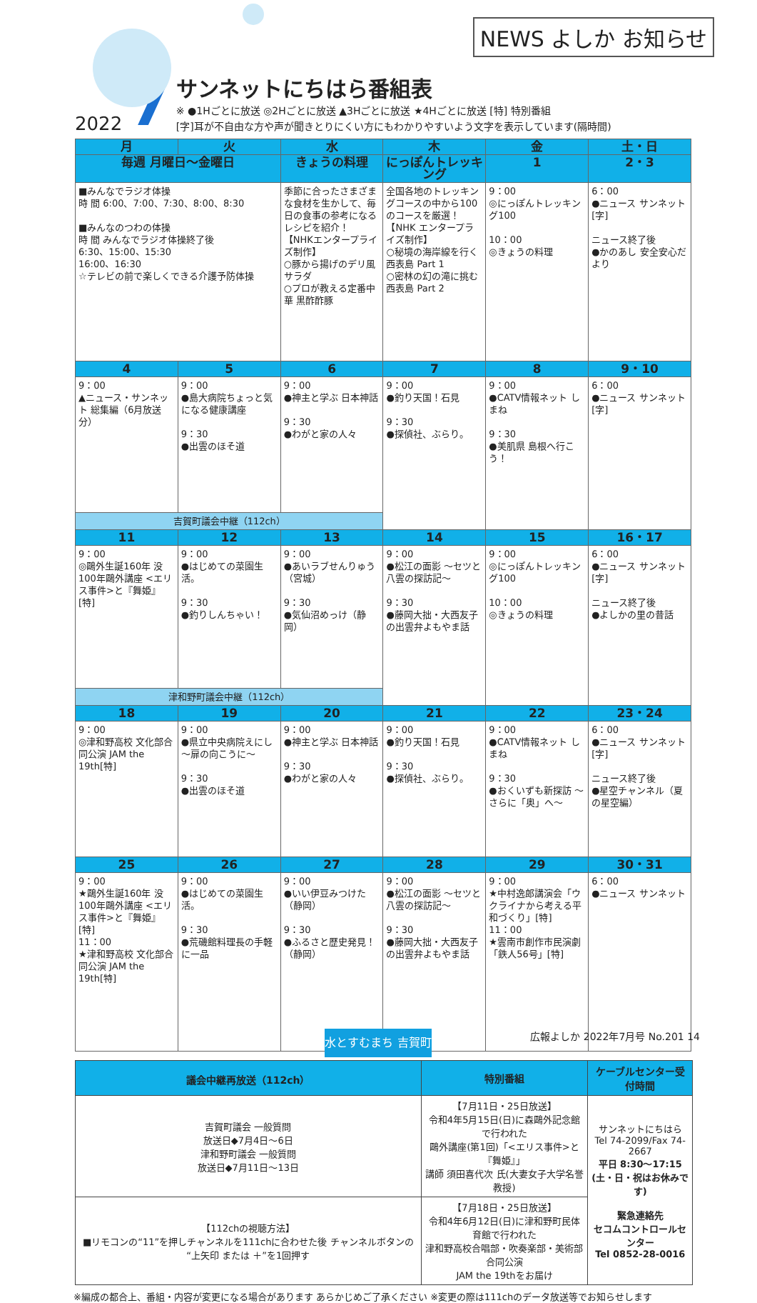NEWS よしか お知らせ
2022 7
サンネットにちはら番組表
※ ●1Hごとに放送 ◎2Hごとに放送 ▲3Hごとに放送 ★4Hごとに放送 [特] 特別番組
[字]耳が不自由な方や声が聞きとりにくい方にもわかりやすいよう文字を表示しています(隔時間)
| 月 | 火 | 水 | 木 | 金 | 土・日 |
| --- | --- | --- | --- | --- | --- |
| 毎週 月曜日～金曜日 | | きょうの料理 | にっぽんトレッキング | 1 | 2・3 |
| ■みんなでラジオ体操 時 間 6:00、7:00、7:30、8:00、8:30 ■みんなのつわの体操 時 間 みんなでラジオ体操終了後 6:30、15:00、15:30 16:00、16:30 ☆テレビの前で楽しくできる介護予防体操 | | 季節に合ったさまざまな食材を生かして、毎日の食事の参考になるレシピを紹介！ 【NHKエンタープライズ制作】 ○豚から揚げのデリ風サラダ ○プロが教える定番中華 黒酢酢豚 | 全国各地のトレッキングコースの中から100のコースを厳選！ 【NHK エンタープライズ制作】 ○秘境の海岸線を行く 西表島 Part 1 ○密林の幻の滝に挑む 西表島 Part 2 | 9：00 ◎にっぽんトレッキング100 10：00 ◎きょうの料理 | 6：00 ●ニュース サンネット[字] ニュース終了後 ●かのあし 安全安心だより |
| 4 | 5 | 6 | 7 | 8 | 9・10 |
| 9：00 ▲ニュース・サンネット 総集編（6月放送分） | 9：00 ●島大病院ちょっと気になる健康講座 9：30 ●出雲のほそ道 | 9：00 ●神主と学ぶ 日本神話 9：30 ●わがと家の人々 | 9：00 ●釣り天国！石見 9：30 ●探偵社、ぶらり。 | 9：00 ●CATV情報ネット しまね 9：30 ●美肌県 島根へ行こう！ | 6：00 ●ニュース サンネット[字] |
| 吉賀町議会中継（112ch） | | | | | |
| 11 | 12 | 13 | 14 | 15 | 16・17 |
| 9：00 ◎鷗外生誕160年 没100年鷗外講座 <エリス事件>と『舞姫』[特] | 9：00 ●はじめての菜園生活。 9：30 ●釣りしんちゃい！ | 9：00 ●あいラブせんりゅう（宮城） 9：30 ●気仙沼めっけ（静岡） | 9：00 ●松江の面影 ～セツと八雲の探訪記～ 9：30 ●藤岡大拙・大西友子の出雲弁よもやま話 | 9：00 ◎にっぽんトレッキング100 10：00 ◎きょうの料理 | 6：00 ●ニュース サンネット[字] ニュース終了後 ●よしかの里の昔話 |
| 津和野町議会中継（112ch） | | | | | |
| 18 | 19 | 20 | 21 | 22 | 23・24 |
| 9：00 ◎津和野高校 文化部合同公演 JAM the 19th[特] | 9：00 ●県立中央病院えにし ～扉の向こうに～ 9：30 ●出雲のほそ道 | 9：00 ●神主と学ぶ 日本神話 9：30 ●わがと家の人々 | 9：00 ●釣り天国！石見 9：30 ●探偵社、ぶらり。 | 9：00 ●CATV情報ネット しまね 9：30 ●おくいずも新探訪 ～さらに「奥」へ～ | 6：00 ●ニュース サンネット[字] ニュース終了後 ●星空チャンネル（夏の星空編） |
| 25 | 26 | 27 | 28 | 29 | 30・31 |
| 9：00 ★鷗外生誕160年 没100年鷗外講座 <エリス事件>と『舞姫』[特] 11：00 ★津和野高校 文化部合同公演 JAM the 19th[特] | 9：00 ●はじめての菜園生活。 9：30 ●荒磯館料理長の手軽に一品 | 9：00 ●いい伊豆みつけた（静岡） 9：30 ●ふるさと歴史発見！（静岡） | 9：00 ●松江の面影 ～セツと八雲の探訪記～ 9：30 ●藤岡大拙・大西友子の出雲弁よもやま話 | 9：00 ★中村逸郎講演会「ウクライナから考える平和づくり」[特] 11：00 ★雲南市創作市民演劇「鉄人56号」[特] | 6：00 ●ニュース サンネット |
| 議会中継再放送（112ch） | 特別番組 | ケーブルセンター受付時間 |
| --- | --- | --- |
| 吉賀町議会 一般質問 放送日◆7月4日～6日 津和野町議会 一般質問 放送日◆7月11日～13日 | 【7月11日・25日放送】 令和4年5月15日(日)に森鷗外記念館で行われた 鷗外講座(第1回)「<エリス事件>と『舞姫』」 講師 須田喜代次 氏(大妻女子大学名誉教授) | サンネットにちはら Tel 74-2099/Fax 74-2667 平日 8:30～17:15 (土・日・祝はお休みです) 緊急連絡先 セコムコントロールセンター Tel 0852-28-0016 |
| 【112chの視聴方法】 ■リモコンの“11”を押しチャンネルを111chに合わせた後 チャンネルボタンの“上矢印 または ＋”を1回押す | 【7月18日・25日放送】 令和4年6月12日(日)に津和野町民体育館で行われた 津和野高校合唱部・吹奏楽部・美術部合同公演 JAM the 19thをお届け | |
※編成の都合上、番組・内容が変更になる場合があります あらかじめご了承ください ※変更の際は111chのデータ放送等でお知らせします
水とすむまち 吉賀町
広報よしか 2022年7月号 No.201 14